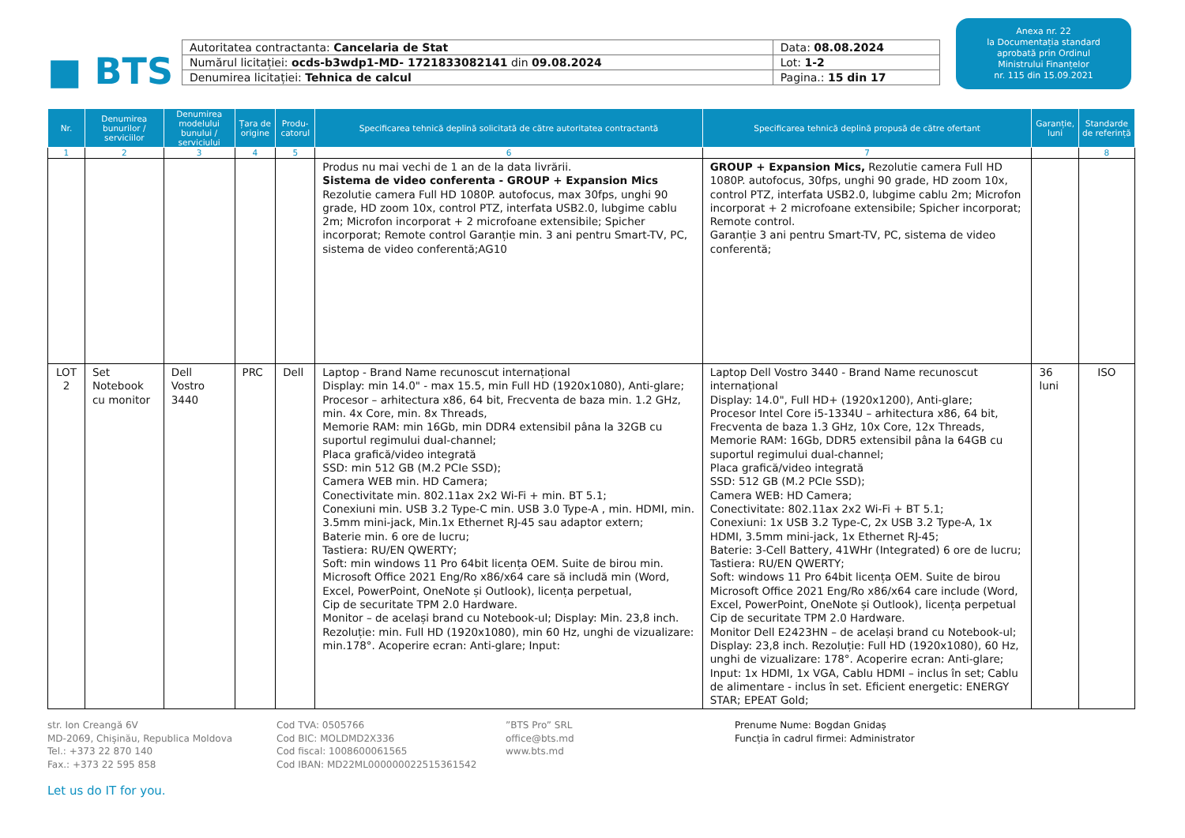■ BTS
| Autoritatea contractanta: Cancelaria de Stat | Data: 08.08.2024 |
| Numărul licitației: ocds-b3wdp1-MD- 1721833082141 din 09.08.2024 | Lot: 1-2 |
| Denumirea licitației: Tehnica de calcul | Pagina.: 15 din 17 |
Anexa nr. 22
la Documentația standard
aprobată prin Ordinul
Ministrului Finanțelor
nr. 115 din 15.09.2021
| Nr. | Denumirea bunurilor / serviciilor | Denumirea modelului bunului / serviciului | Țara de origine | Produ-catorul | Specificarea tehnică deplină solicitată de către autoritatea contractantă | Specificarea tehnică deplină propusă de către ofertant | Garanție, luni | Standarde de referință |
| --- | --- | --- | --- | --- | --- | --- | --- | --- |
| 1 | 2 | 3 | 4 | 5 | 6 | 7 | | 8 |
| | | | | | Produs nu mai vechi de 1 an de la data livrării. Sistema de video conferenta - GROUP + Expansion Mics Rezolutie camera Full HD 1080P. autofocus, max 30fps, unghi 90 grade, HD zoom 10x, control PTZ, interfata USB2.0, lubgime cablu 2m; Microfon incorporat + 2 microfoane extensibile; Spicher incorporat; Remote control Garanție min. 3 ani pentru Smart-TV, PC, sistema de video conferentă;AG10 | GROUP + Expansion Mics, Rezolutie camera Full HD 1080P. autofocus, 30fps, unghi 90 grade, HD zoom 10x, control PTZ, interfata USB2.0, lubgime cablu 2m; Microfon incorporat + 2 microfoane extensibile; Spicher incorporat; Remote control. Garanție 3 ani pentru Smart-TV, PC, sistema de video conferentă; | | |
| LOT 2 | Set Notebook cu monitor | Dell Vostro 3440 | PRC | Dell | Laptop - Brand Name recunoscut internațional Display: min 14.0" - max 15.5, min Full HD (1920x1080), Anti-glare; Procesor – arhitectura x86, 64 bit, Frecventa de baza min. 1.2 GHz, min. 4x Core, min. 8x Threads, Memorie RAM: min 16Gb, min DDR4 extensibil pâna la 32GB cu suportul regimului dual-channel; Placa grafică/video integrată SSD: min 512 GB (M.2 PCIe SSD); Camera WEB min. HD Camera; Conectivitate min. 802.11ax 2x2 Wi-Fi + min. BT 5.1; Conexiuni min. USB 3.2 Type-C min. USB 3.0 Type-A , min. HDMI, min. 3.5mm mini-jack, Min.1x Ethernet RJ-45 sau adaptor extern; Baterie min. 6 ore de lucru; Tastiera: RU/EN QWERTY; Soft: min windows 11 Pro 64bit licența OEM. Suite de birou min. Microsoft Office 2021 Eng/Ro x86/x64 care să includă min (Word, Excel, PowerPoint, OneNote și Outlook), licența perpetual, Cip de securitate TPM 2.0 Hardware. Monitor – de același brand cu Notebook-ul; Display: Min. 23,8 inch. Rezoluție: min. Full HD (1920x1080), min 60 Hz, unghi de vizualizare: min.178°. Acoperire ecran: Anti-glare; Input: | Laptop Dell Vostro 3440 - Brand Name recunoscut internațional Display: 14.0", Full HD+ (1920x1200), Anti-glare; Procesor Intel Core i5-1334U – arhitectura x86, 64 bit, Frecventa de baza 1.3 GHz, 10x Core, 12x Threads, Memorie RAM: 16Gb, DDR5 extensibil pâna la 64GB cu suportul regimului dual-channel; Placa grafică/video integrată SSD: 512 GB (M.2 PCIe SSD); Camera WEB: HD Camera; Conectivitate: 802.11ax 2x2 Wi-Fi + BT 5.1; Conexiuni: 1x USB 3.2 Type-C, 2x USB 3.2 Type-A, 1x HDMI, 3.5mm mini-jack, 1x Ethernet RJ-45; Baterie: 3-Cell Battery, 41WHr (Integrated) 6 ore de lucru; Tastiera: RU/EN QWERTY; Soft: windows 11 Pro 64bit licența OEM. Suite de birou Microsoft Office 2021 Eng/Ro x86/x64 care include (Word, Excel, PowerPoint, OneNote și Outlook), licența perpetual Cip de securitate TPM 2.0 Hardware. Monitor Dell E2423HN – de același brand cu Notebook-ul; Display: 23,8 inch. Rezoluție: Full HD (1920x1080), 60 Hz, unghi de vizualizare: 178°. Acoperire ecran: Anti-glare; Input: 1x HDMI, 1x VGA, Cablu HDMI – inclus în set; Cablu de alimentare - inclus în set. Eficient energetic: ENERGY STAR; EPEAT Gold; | 36 luni | ISO |
str. Ion Creangă 6V
MD-2069, Chișinău, Republica Moldova
Tel.: +373 22 870 140
Fax.: +373 22 595 858
Let us do IT for you.
Cod TVA: 0505766
Cod BIC: MOLDMD2X336
Cod fiscal: 1008600061565
Cod IBAN: MD22ML000000022515361542
”BTS Pro” SRL
office@bts.md
www.bts.md
Prenume Nume: Bogdan Gnidaș
Funcția în cadrul firmei: Administrator